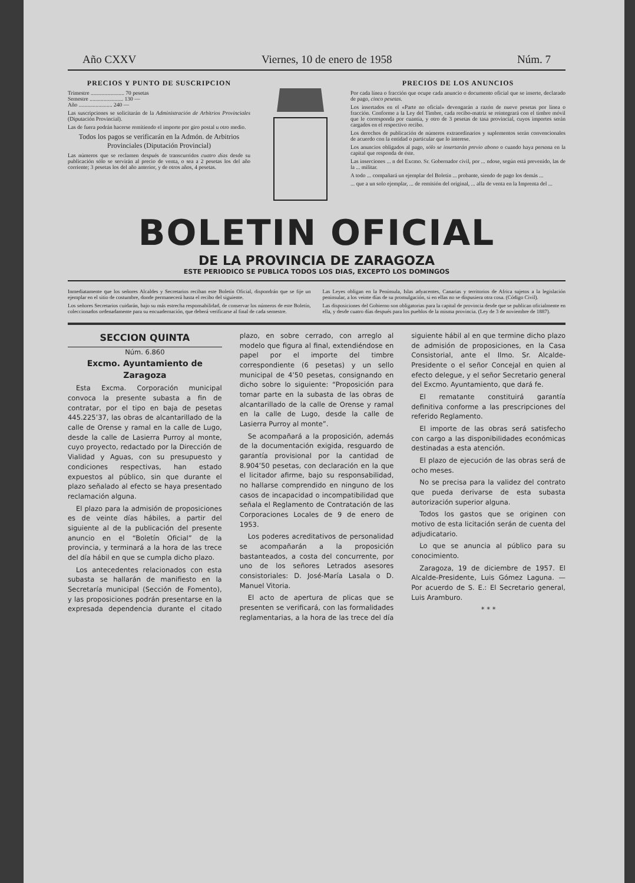Año CXXV Viernes, 10 de enero de 1958 Núm. 7
PRECIOS Y PUNTO DE SUSCRIPCION
Trimestre ........................ 70 pesetas
Semestre ........................ 130 —
Año ........................ 240 —
Las suscripciones se solicitarán de la Administración de Arbitrios Provinciales (Diputación Provincial).
Las de fuera podrán hacerse remitiendo el importe por giro postal u otro medio.
Todos los pagos se verificarán en la Admón. de Arbitrios Provinciales (Diputación Provincial)
Las números que se reclamen después de transcurridos cuatro días desde su publicación sólo se servirán al precio de venta, o sea a 2 pesetas los del año corriente; 3 pesetas los del año anterior, y de otros años, 4 pesetas.
PRECIOS DE LOS ANUNCIOS
Por cada línea o fracción que ocupe cada anuncio o documento oficial que se inserte, declarado de pago, cinco pesetas.
Los insertados en el «Parte no oficial» devengarán a razón de nueve pesetas por línea o fracción. Conforme a la Ley del Timbre, cada recibo-matriz se reintegrará con el timbre móvil que le corresponda por cuantía, y otro de 3 pesetas de tasa provincial, cuyos importes serán cargados en el respectivo recibo.
Los derechos de publicación de números extraordinarios y suplementos serán convencionales de acuerdo con la entidad o particular que lo interese.
Los anuncios obligados al pago, sólo se insertarán previo abono o cuando haya persona en la capital que responda de éste.
Las inserciones ... n del Excmo. Sr. Gobernador civil, por ... ndose, según está prevenido, las de la ... militar.
A todo ... compañará un ejemplar del Boletín ... probante, siendo de pago los demás ...
... que a un solo ejemplar, ... de remisión del original, ... alla de venta en la Imprenta del ...
BOLETIN OFICIAL
DE LA PROVINCIA DE ZARAGOZA
ESTE PERIODICO SE PUBLICA TODOS LOS DIAS, EXCEPTO LOS DOMINGOS
Inmediatamente que los señores Alcaldes y Secretarios reciban este Boletín Oficial, dispondrán que se fije un ejemplar en el sitio de costumbre, donde permanecerá hasta el recibo del siguiente.
Los señores Secretarios cuidarán, bajo su más estrecha responsabilidad, de conservar los números de este Boletín, coleccionados ordenadamente para su encuadernación, que deberá verificarse al final de cada semestre.
Las Leyes obligan en la Península, Islas adyacentes, Canarias y territorios de Africa sujetos a la legislación peninsular, a los veinte días de su promulgación, si en ellas no se dispusiera otra cosa. (Código Civil).
Las disposiciones del Gobierno son obligatorias para la capital de provincia desde que se publican oficialmente en ella, y desde cuatro días después para los pueblos de la misma provincia. (Ley de 3 de noviembre de 1887).
SECCION QUINTA
Núm. 6.860
Excmo. Ayuntamiento de Zaragoza
Esta Excma. Corporación municipal convoca la presente subasta a fin de contratar, por el tipo en baja de pesetas 445.225’37, las obras de alcantarillado de la calle de Orense y ramal en la calle de Lugo, desde la calle de Lasierra Purroy al monte, cuyo proyecto, redactado por la Dirección de Vialidad y Aguas, con su presupuesto y condiciones respectivas, han estado expuestos al público, sin que durante el plazo señalado al efecto se haya presentado reclamación alguna.
El plazo para la admisión de proposiciones es de veinte días hábiles, a partir del siguiente al de la publicación del presente anuncio en el “Boletín Oficial” de la provincia, y terminará a la hora de las trece del día hábil en que se cumpla dicho plazo.
Los antecedentes relacionados con esta subasta se hallarán de manifiesto en la Secretaría municipal (Sección de Fomento), y las proposiciones podrán presentarse en la expresada dependencia durante el citado plazo, en sobre cerrado, con arreglo al modelo que figura al final, extendiéndose en papel por el importe del timbre correspondiente (6 pesetas) y un sello municipal de 4’50 pesetas, consignando en dicho sobre lo siguiente: “Proposición para tomar parte en la subasta de las obras de alcantarillado de la calle de Orense y ramal en la calle de Lugo, desde la calle de Lasierra Purroy al monte”.
Se acompañará a la proposición, además de la documentación exigida, resguardo de garantía provisional por la cantidad de 8.904’50 pesetas, con declaración en la que el licitador afirme, bajo su responsabilidad, no hallarse comprendido en ninguno de los casos de incapacidad o incompatibilidad que señala el Reglamento de Contratación de las Corporaciones Locales de 9 de enero de 1953.
Los poderes acreditativos de personalidad se acompañarán a la proposición bastanteados, a costa del concurrente, por uno de los señores Letrados asesores consistoriales: D. José-María Lasala o D. Manuel Vitoria.
El acto de apertura de plicas que se presenten se verificará, con las formalidades reglamentarias, a la hora de las trece del día siguiente hábil al en que termine dicho plazo de admisión de proposiciones, en la Casa Consistorial, ante el Ilmo. Sr. Alcalde-Presidente o el señor Concejal en quien al efecto delegue, y el señor Secretario general del Excmo. Ayuntamiento, que dará fe.
El rematante constituirá garantía definitiva conforme a las prescripciones del referido Reglamento.
El importe de las obras será satisfecho con cargo a las disponibilidades económicas destinadas a esta atención.
El plazo de ejecución de las obras será de ocho meses.
No se precisa para la validez del contrato que pueda derivarse de esta subasta autorización superior alguna.
Todos los gastos que se originen con motivo de esta licitación serán de cuenta del adjudicatario.
Lo que se anuncia al público para su conocimiento.
Zaragoza, 19 de diciembre de 1957. El Alcalde-Presidente, Luis Gómez Laguna. — Por acuerdo de S. E.: El Secretario general, Luis Aramburo.
* * *